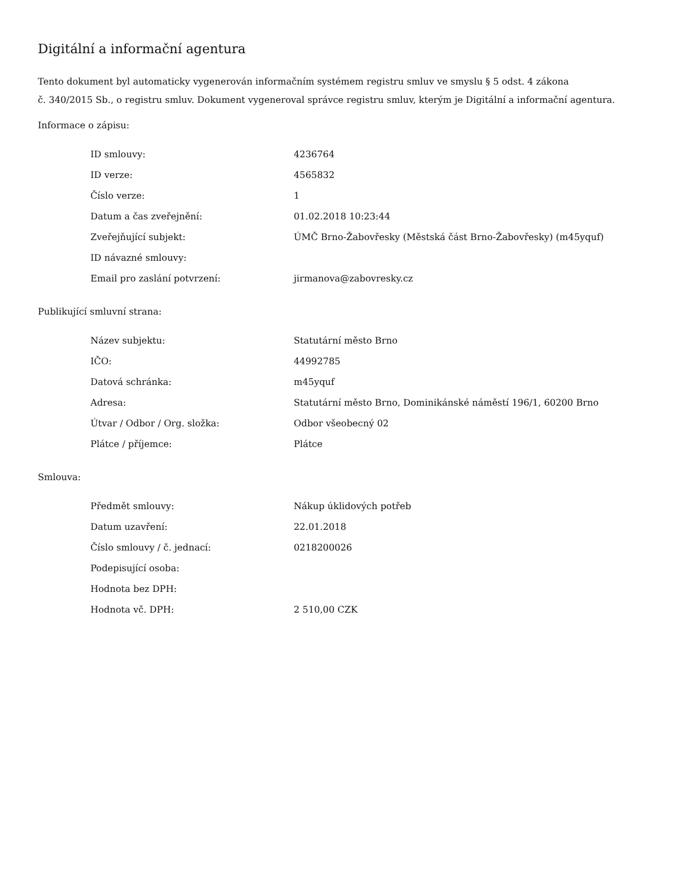Digitální a informační agentura
Tento dokument byl automaticky vygenerován informačním systémem registru smluv ve smyslu § 5 odst. 4 zákona
č. 340/2015 Sb., o registru smluv. Dokument vygeneroval správce registru smluv, kterým je Digitální a informační agentura.
Informace o zápisu:
| ID smlouvy: | 4236764 |
| ID verze: | 4565832 |
| Číslo verze: | 1 |
| Datum a čas zveřejnění: | 01.02.2018 10:23:44 |
| Zveřejňující subjekt: | ÚMČ Brno-Žabovřesky (Městská část Brno-Žabovřesky) (m45yquf) |
| ID návazné smlouvy: | |
| Email pro zaslání potvrzení: | jirmanova@zabovresky.cz |
Publikující smluvní strana:
| Název subjektu: | Statutární město Brno |
| IČO: | 44992785 |
| Datová schránka: | m45yquf |
| Adresa: | Statutární město Brno, Dominikánské náměstí 196/1, 60200 Brno |
| Útvar / Odbor / Org. složka: | Odbor všeobecný 02 |
| Plátce / příjemce: | Plátce |
Smlouva:
| Předmět smlouvy: | Nákup úklidových potřeb |
| Datum uzavření: | 22.01.2018 |
| Číslo smlouvy / č. jednací: | 0218200026 |
| Podepisující osoba: | |
| Hodnota bez DPH: | |
| Hodnota vč. DPH: | 2 510,00 CZK |